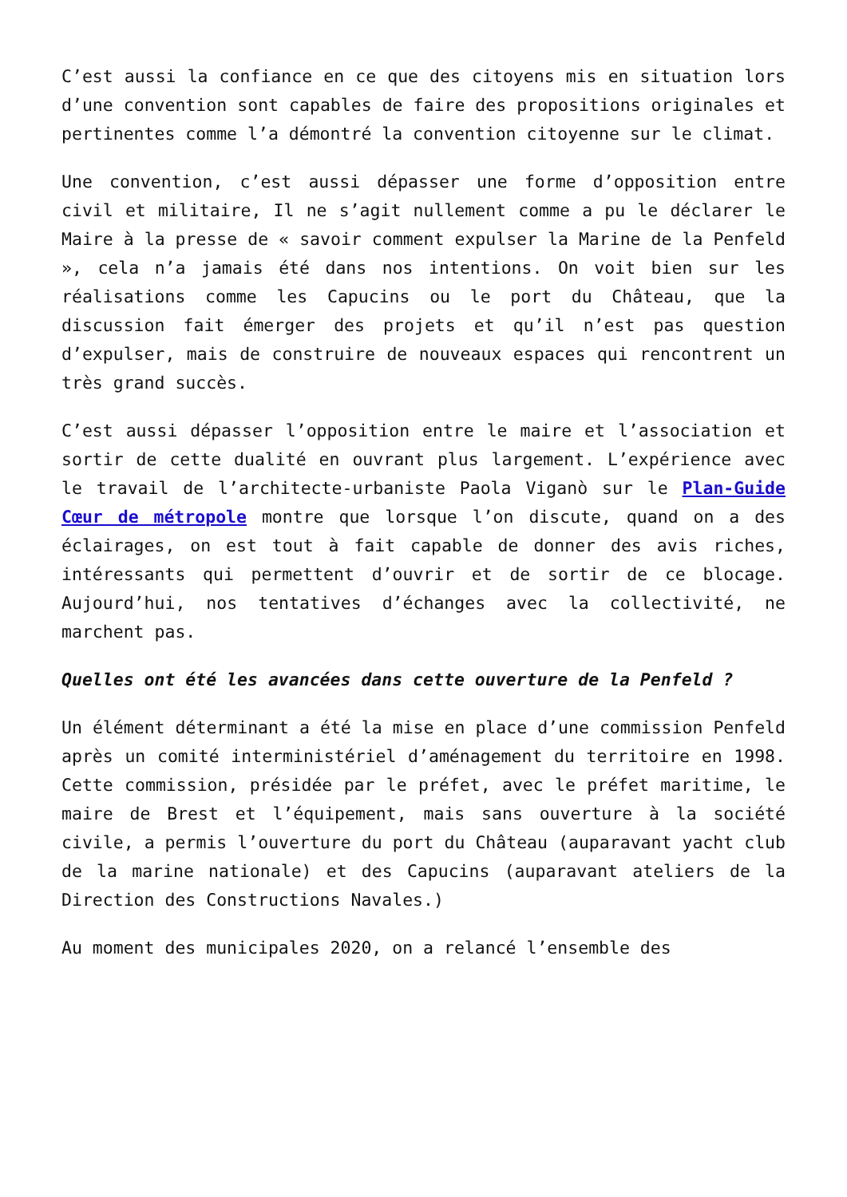C’est aussi la confiance en ce que des citoyens mis en situation lors d’une convention sont capables de faire des propositions originales et pertinentes comme l’a démontré la convention citoyenne sur le climat.
Une convention, c’est aussi dépasser une forme d’opposition entre civil et militaire, Il ne s’agit nullement comme a pu le déclarer le Maire à la presse de « savoir comment expulser la Marine de la Penfeld », cela n’a jamais été dans nos intentions. On voit bien sur les réalisations comme les Capucins ou le port du Château, que la discussion fait émerger des projets et qu’il n’est pas question d’expulser, mais de construire de nouveaux espaces qui rencontrent un très grand succès.
C’est aussi dépasser l’opposition entre le maire et l’association et sortir de cette dualité en ouvrant plus largement. L’expérience avec le travail de l’architecte-urbaniste Paola Viganò sur le Plan-Guide Cœur de métropole montre que lorsque l’on discute, quand on a des éclairages, on est tout à fait capable de donner des avis riches, intéressants qui permettent d’ouvrir et de sortir de ce blocage. Aujourd’hui, nos tentatives d’échanges avec la collectivité, ne marchent pas.
Quelles ont été les avancées dans cette ouverture de la Penfeld ?
Un élément déterminant a été la mise en place d’une commission Penfeld après un comité interministériel d’aménagement du territoire en 1998. Cette commission, présidée par le préfet, avec le préfet maritime, le maire de Brest et l’équipement, mais sans ouverture à la société civile, a permis l’ouverture du port du Château (auparavant yacht club de la marine nationale) et des Capucins (auparavant ateliers de la Direction des Constructions Navales.)
Au moment des municipales 2020, on a relancé l’ensemble des